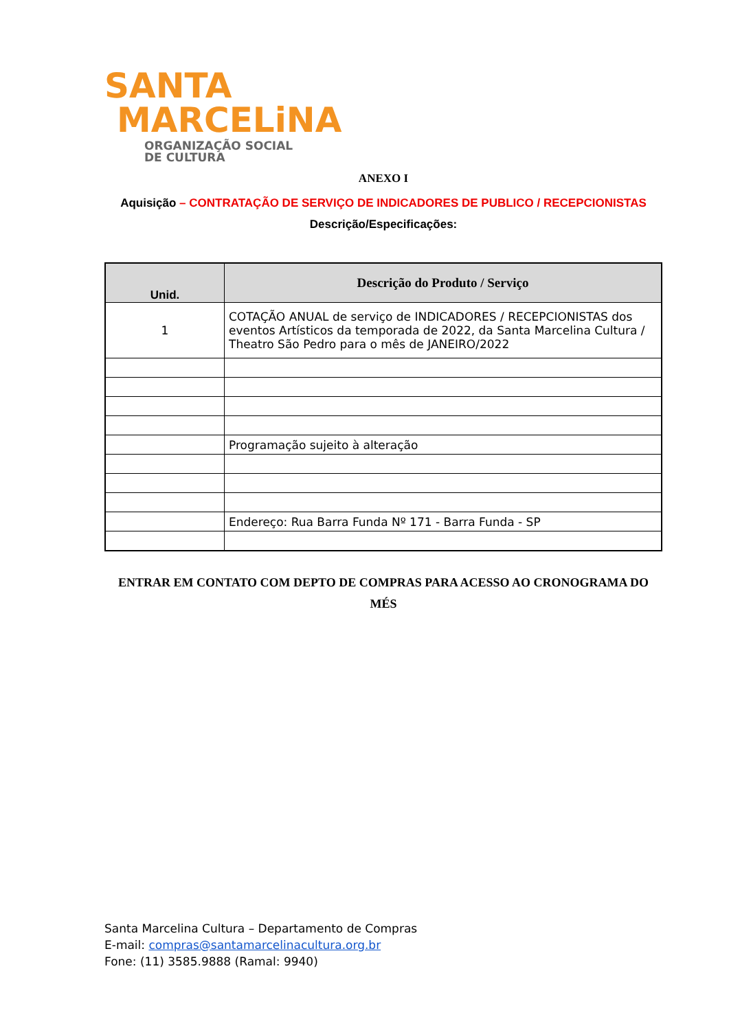SANTA
MARCELiNA
ORGANIZAÇÃO SOCIAL DE CULTURA
ANEXO I
Aquisição – CONTRATAÇÃO DE SERVIÇO DE INDICADORES DE PUBLICO / RECEPCIONISTAS
Descrição/Especificações:
| Unid. | Descrição do Produto / Serviço |
| --- | --- |
| 1 | COTAÇÃO ANUAL de serviço de INDICADORES / RECEPCIONISTAS dos eventos Artísticos da temporada de 2022, da Santa Marcelina Cultura / Theatro São Pedro para o mês de JANEIRO/2022 |
| | Programação sujeito à alteração |
| | Endereço: Rua Barra Funda Nº 171 - Barra Funda - SP |
ENTRAR EM CONTATO COM DEPTO DE COMPRAS PARA ACESSO AO CRONOGRAMA DO MÉS
Santa Marcelina Cultura – Departamento de Compras
E-mail: compras@santamarcelinacultura.org.br
Fone: (11) 3585.9888 (Ramal: 9940)